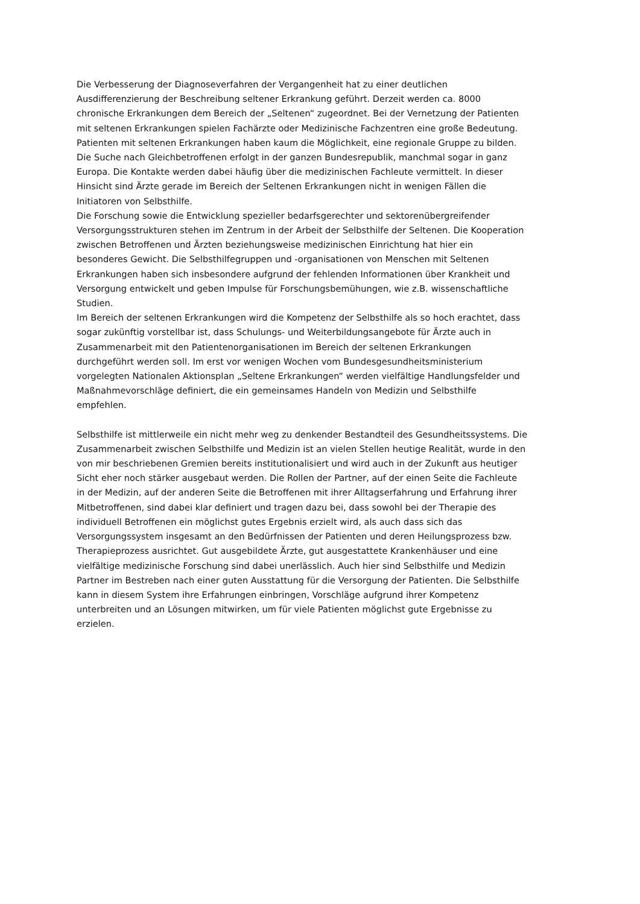Die Verbesserung der Diagnoseverfahren der Vergangenheit hat zu einer deutlichen
Ausdifferenzierung der Beschreibung seltener Erkrankung geführt. Derzeit werden ca. 8000
chronische Erkrankungen dem Bereich der „Seltenen“ zugeordnet. Bei der Vernetzung der Patienten
mit seltenen Erkrankungen spielen Fachärzte oder Medizinische Fachzentren eine große Bedeutung.
Patienten mit seltenen Erkrankungen haben kaum die Möglichkeit, eine regionale Gruppe zu bilden.
Die Suche nach Gleichbetroffenen erfolgt in der ganzen Bundesrepublik, manchmal sogar in ganz
Europa. Die Kontakte werden dabei häufig über die medizinischen Fachleute vermittelt. In dieser
Hinsicht sind Ärzte gerade im Bereich der Seltenen Erkrankungen nicht in wenigen Fällen die
Initiatoren von Selbsthilfe.
Die Forschung sowie die Entwicklung spezieller bedarfsgerechter und sektorenübergreifender
Versorgungsstrukturen stehen im Zentrum in der Arbeit der Selbsthilfe der Seltenen. Die Kooperation
zwischen Betroffenen und Ärzten beziehungsweise medizinischen Einrichtung hat hier ein
besonderes Gewicht. Die Selbsthilfegruppen und -organisationen von Menschen mit Seltenen
Erkrankungen haben sich insbesondere aufgrund der fehlenden Informationen über Krankheit und
Versorgung entwickelt und geben Impulse für Forschungsbemühungen, wie z.B. wissenschaftliche
Studien.
Im Bereich der seltenen Erkrankungen wird die Kompetenz der Selbsthilfe als so hoch erachtet, dass
sogar zukünftig vorstellbar ist, dass Schulungs- und Weiterbildungsangebote für Ärzte auch in
Zusammenarbeit mit den Patientenorganisationen im Bereich der seltenen Erkrankungen
durchgeführt werden soll. Im erst vor wenigen Wochen vom Bundesgesundheitsministerium
vorgelegten Nationalen Aktionsplan „Seltene Erkrankungen“ werden vielfältige Handlungsfelder und
Maßnahmevorschläge definiert, die ein gemeinsames Handeln von Medizin und Selbsthilfe
empfehlen.
Selbsthilfe ist mittlerweile ein nicht mehr weg zu denkender Bestandteil des Gesundheitssystems. Die
Zusammenarbeit zwischen Selbsthilfe und Medizin ist an vielen Stellen heutige Realität, wurde in den
von mir beschriebenen Gremien bereits institutionalisiert und wird auch in der Zukunft aus heutiger
Sicht eher noch stärker ausgebaut werden. Die Rollen der Partner, auf der einen Seite die Fachleute
in der Medizin, auf der anderen Seite die Betroffenen mit ihrer Alltagserfahrung und Erfahrung ihrer
Mitbetroffenen, sind dabei klar definiert und tragen dazu bei, dass sowohl bei der Therapie des
individuell Betroffenen ein möglichst gutes Ergebnis erzielt wird, als auch dass sich das
Versorgungssystem insgesamt an den Bedürfnissen der Patienten und deren Heilungsprozess bzw.
Therapieprozess ausrichtet. Gut ausgebildete Ärzte, gut ausgestattete Krankenhäuser und eine
vielfältige medizinische Forschung sind dabei unerlässlich. Auch hier sind Selbsthilfe und Medizin
Partner im Bestreben nach einer guten Ausstattung für die Versorgung der Patienten. Die Selbsthilfe
kann in diesem System ihre Erfahrungen einbringen, Vorschläge aufgrund ihrer Kompetenz
unterbreiten und an Lösungen mitwirken, um für viele Patienten möglichst gute Ergebnisse zu
erzielen.